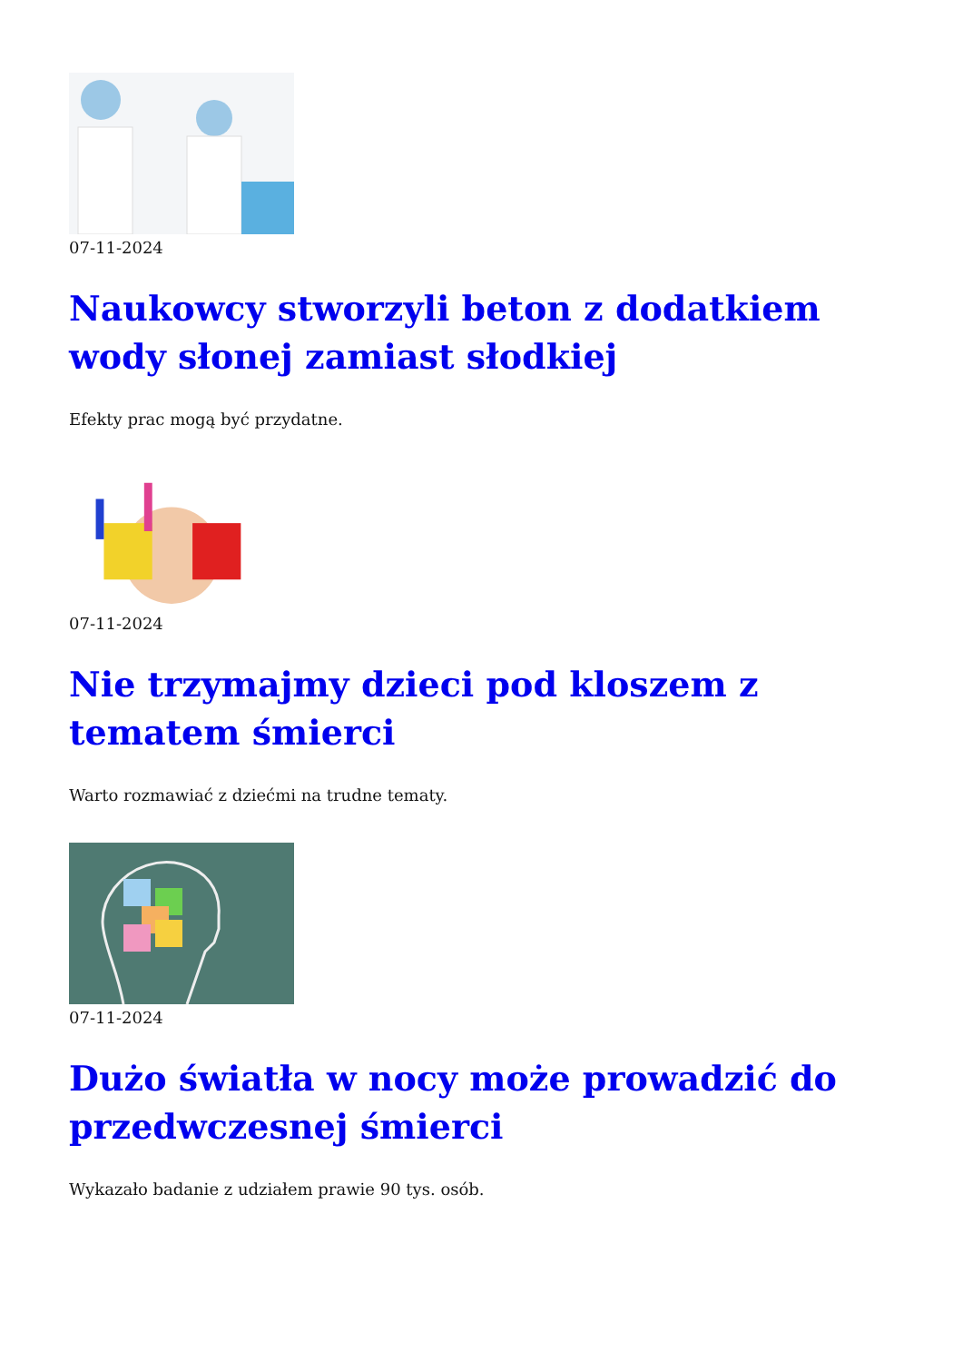07-11-2024
Naukowcy stworzyli beton z dodatkiem wody słonej zamiast słodkiej
Efekty prac mogą być przydatne.
07-11-2024
Nie trzymajmy dzieci pod kloszem z tematem śmierci
Warto rozmawiać z dziećmi na trudne tematy.
07-11-2024
Dużo światła w nocy może prowadzić do przedwczesnej śmierci
Wykazało badanie z udziałem prawie 90 tys. osób.